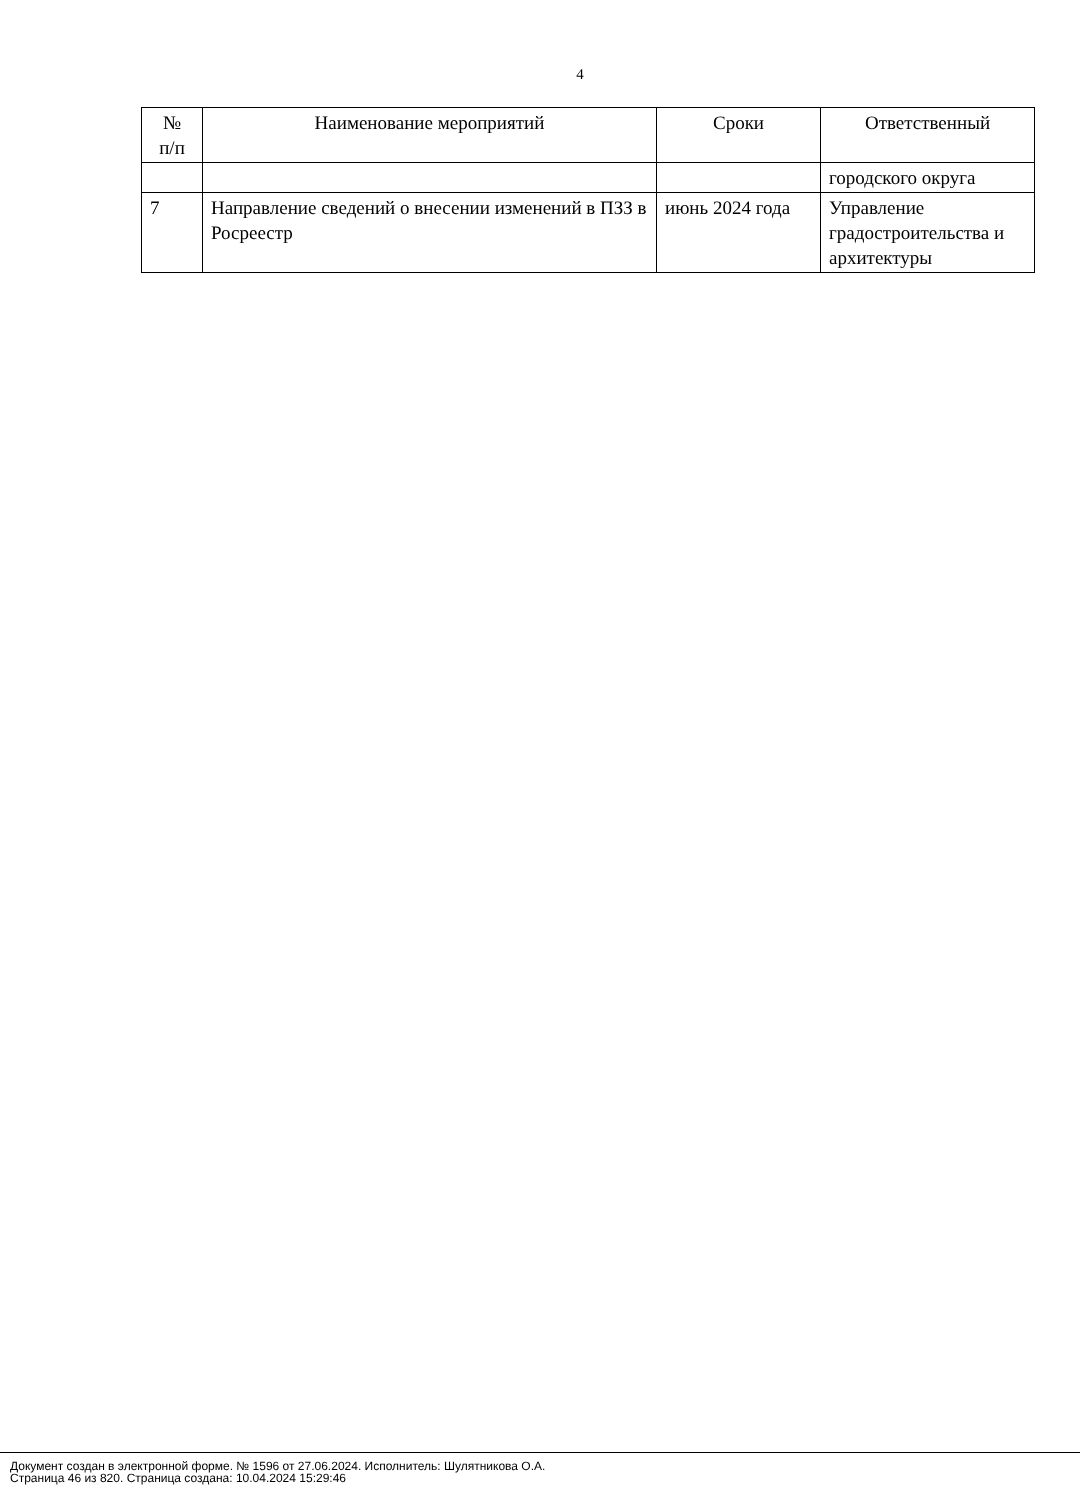4
| № п/п | Наименование мероприятий | Сроки | Ответственный |
| --- | --- | --- | --- |
| | | | городского округа |
| 7 | Направление сведений о внесении изменений в ПЗЗ в Росреестр | июнь 2024 года | Управление градостроительства и архитектуры |
Документ создан в электронной форме. № 1596 от 27.06.2024. Исполнитель: Шулятникова О.А.
Страница 46 из 820. Страница создана: 10.04.2024 15:29:46